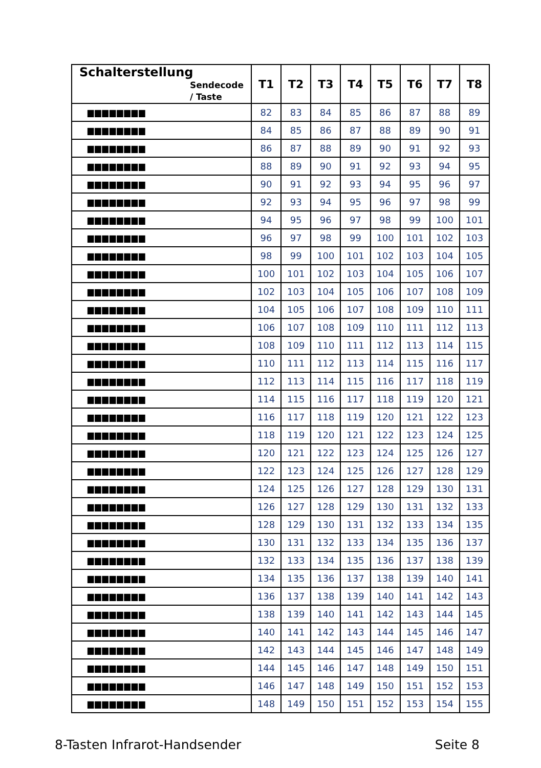| Schalterstellung Sendecode / Taste | T1 | T2 | T3 | T4 | T5 | T6 | T7 | T8 |
| --- | --- | --- | --- | --- | --- | --- | --- | --- |
| ▆▆▆▆▆▆▆▆ | 82 | 83 | 84 | 85 | 86 | 87 | 88 | 89 |
| ▆▆▆▆▆▆▆▆ | 84 | 85 | 86 | 87 | 88 | 89 | 90 | 91 |
| ▆▆▆▆▆▆▆▆ | 86 | 87 | 88 | 89 | 90 | 91 | 92 | 93 |
| ▆▆▆▆▆▆▆▆ | 88 | 89 | 90 | 91 | 92 | 93 | 94 | 95 |
| ▆▆▆▆▆▆▆▆ | 90 | 91 | 92 | 93 | 94 | 95 | 96 | 97 |
| ▆▆▆▆▆▆▆▆ | 92 | 93 | 94 | 95 | 96 | 97 | 98 | 99 |
| ▆▆▆▆▆▆▆▆ | 94 | 95 | 96 | 97 | 98 | 99 | 100 | 101 |
| ▆▆▆▆▆▆▆▆ | 96 | 97 | 98 | 99 | 100 | 101 | 102 | 103 |
| ▆▆▆▆▆▆▆▆ | 98 | 99 | 100 | 101 | 102 | 103 | 104 | 105 |
| ▆▆▆▆▆▆▆▆ | 100 | 101 | 102 | 103 | 104 | 105 | 106 | 107 |
| ▆▆▆▆▆▆▆▆ | 102 | 103 | 104 | 105 | 106 | 107 | 108 | 109 |
| ▆▆▆▆▆▆▆▆ | 104 | 105 | 106 | 107 | 108 | 109 | 110 | 111 |
| ▆▆▆▆▆▆▆▆ | 106 | 107 | 108 | 109 | 110 | 111 | 112 | 113 |
| ▆▆▆▆▆▆▆▆ | 108 | 109 | 110 | 111 | 112 | 113 | 114 | 115 |
| ▆▆▆▆▆▆▆▆ | 110 | 111 | 112 | 113 | 114 | 115 | 116 | 117 |
| ▆▆▆▆▆▆▆▆ | 112 | 113 | 114 | 115 | 116 | 117 | 118 | 119 |
| ▆▆▆▆▆▆▆▆ | 114 | 115 | 116 | 117 | 118 | 119 | 120 | 121 |
| ▆▆▆▆▆▆▆▆ | 116 | 117 | 118 | 119 | 120 | 121 | 122 | 123 |
| ▆▆▆▆▆▆▆▆ | 118 | 119 | 120 | 121 | 122 | 123 | 124 | 125 |
| ▆▆▆▆▆▆▆▆ | 120 | 121 | 122 | 123 | 124 | 125 | 126 | 127 |
| ▆▆▆▆▆▆▆▆ | 122 | 123 | 124 | 125 | 126 | 127 | 128 | 129 |
| ▆▆▆▆▆▆▆▆ | 124 | 125 | 126 | 127 | 128 | 129 | 130 | 131 |
| ▆▆▆▆▆▆▆▆ | 126 | 127 | 128 | 129 | 130 | 131 | 132 | 133 |
| ▆▆▆▆▆▆▆▆ | 128 | 129 | 130 | 131 | 132 | 133 | 134 | 135 |
| ▆▆▆▆▆▆▆▆ | 130 | 131 | 132 | 133 | 134 | 135 | 136 | 137 |
| ▆▆▆▆▆▆▆▆ | 132 | 133 | 134 | 135 | 136 | 137 | 138 | 139 |
| ▆▆▆▆▆▆▆▆ | 134 | 135 | 136 | 137 | 138 | 139 | 140 | 141 |
| ▆▆▆▆▆▆▆▆ | 136 | 137 | 138 | 139 | 140 | 141 | 142 | 143 |
| ▆▆▆▆▆▆▆▆ | 138 | 139 | 140 | 141 | 142 | 143 | 144 | 145 |
| ▆▆▆▆▆▆▆▆ | 140 | 141 | 142 | 143 | 144 | 145 | 146 | 147 |
| ▆▆▆▆▆▆▆▆ | 142 | 143 | 144 | 145 | 146 | 147 | 148 | 149 |
| ▆▆▆▆▆▆▆▆ | 144 | 145 | 146 | 147 | 148 | 149 | 150 | 151 |
| ▆▆▆▆▆▆▆▆ | 146 | 147 | 148 | 149 | 150 | 151 | 152 | 153 |
| ▆▆▆▆▆▆▆▆ | 148 | 149 | 150 | 151 | 152 | 153 | 154 | 155 |
8-Tasten Infrarot-Handsender Seite 8